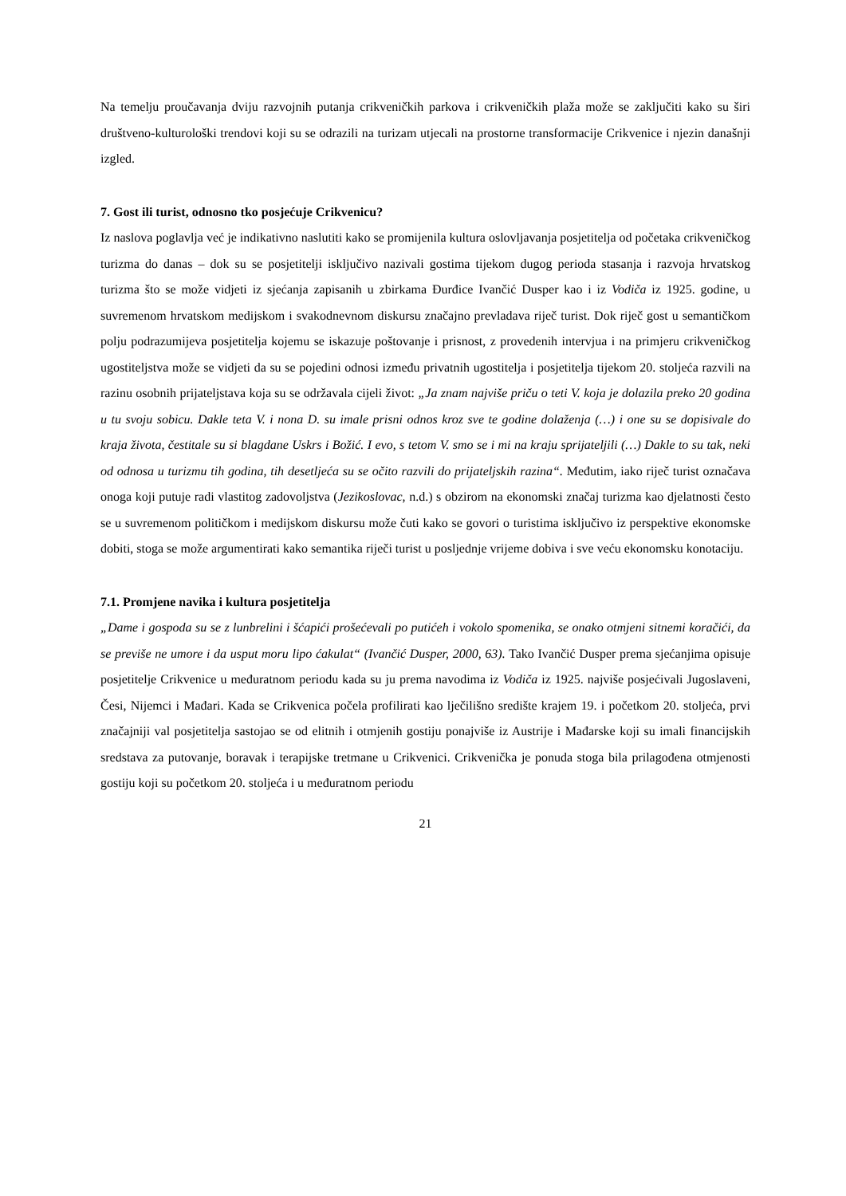Na temelju proučavanja dviju razvojnih putanja crikveničkih parkova i crikveničkih plaža može se zaključiti kako su širi društveno-kulturološki trendovi koji su se odrazili na turizam utjecali na prostorne transformacije Crikvenice i njezin današnji izgled.
7. Gost ili turist, odnosno tko posjećuje Crikvenicu?
Iz naslova poglavlja već je indikativno naslutiti kako se promijenila kultura oslovljavanja posjetitelja od početaka crikveničkog turizma do danas – dok su se posjetitelji isključivo nazivali gostima tijekom dugog perioda stasanja i razvoja hrvatskog turizma što se može vidjeti iz sjećanja zapisanih u zbirkama Đurđice Ivančić Dusper kao i iz Vodiča iz 1925. godine, u suvremenom hrvatskom medijskom i svakodnevnom diskursu značajno prevladava riječ turist. Dok riječ gost u semantičkom polju podrazumijeva posjetitelja kojemu se iskazuje poštovanje i prisnost, z provedenih intervjua i na primjeru crikveničkog ugostiteljstva može se vidjeti da su se pojedini odnosi između privatnih ugostitelja i posjetitelja tijekom 20. stoljeća razvili na razinu osobnih prijateljstava koja su se održavala cijeli život: „Ja znam najviše priču o teti V. koja je dolazila preko 20 godina u tu svoju sobicu. Dakle teta V. i nona D. su imale prisni odnos kroz sve te godine dolaženja (…) i one su se dopisivale do kraja života, čestitale su si blagdane Uskrs i Božić. I evo, s tetom V. smo se i mi na kraju sprijateljili (…) Dakle to su tak, neki od odnosa u turizmu tih godina, tih desetljeća su se očito razvili do prijateljskih razina“. Međutim, iako riječ turist označava onoga koji putuje radi vlastitog zadovoljstva (Jezikoslovac, n.d.) s obzirom na ekonomski značaj turizma kao djelatnosti često se u suvremenom političkom i medijskom diskursu može čuti kako se govori o turistima isključivo iz perspektive ekonomske dobiti, stoga se može argumentirati kako semantika riječi turist u posljednje vrijeme dobiva i sve veću ekonomsku konotaciju.
7.1. Promjene navika i kultura posjetitelja
„Dame i gospoda su se z lunbrelini i šćapići prošećevali po putićeh i vokolo spomenika, se onako otmjeni sitnemi koračići, da se previše ne umore i da usput moru lipo ćakulat“ (Ivančić Dusper, 2000, 63). Tako Ivančić Dusper prema sjećanjima opisuje posjetitelje Crikvenice u međuratnom periodu kada su ju prema navodima iz Vodiča iz 1925. najviše posjećivali Jugoslaveni, Česi, Nijemci i Mađari. Kada se Crikvenica počela profilirati kao lječilišno središte krajem 19. i početkom 20. stoljeća, prvi značajniji val posjetitelja sastojao se od elitnih i otmjenih gostiju ponajviše iz Austrije i Mađarske koji su imali financijskih sredstava za putovanje, boravak i terapijske tretmane u Crikvenici. Crikvenička je ponuda stoga bila prilagođena otmjenosti gostiju koji su početkom 20. stoljeća i u međuratnom periodu
21